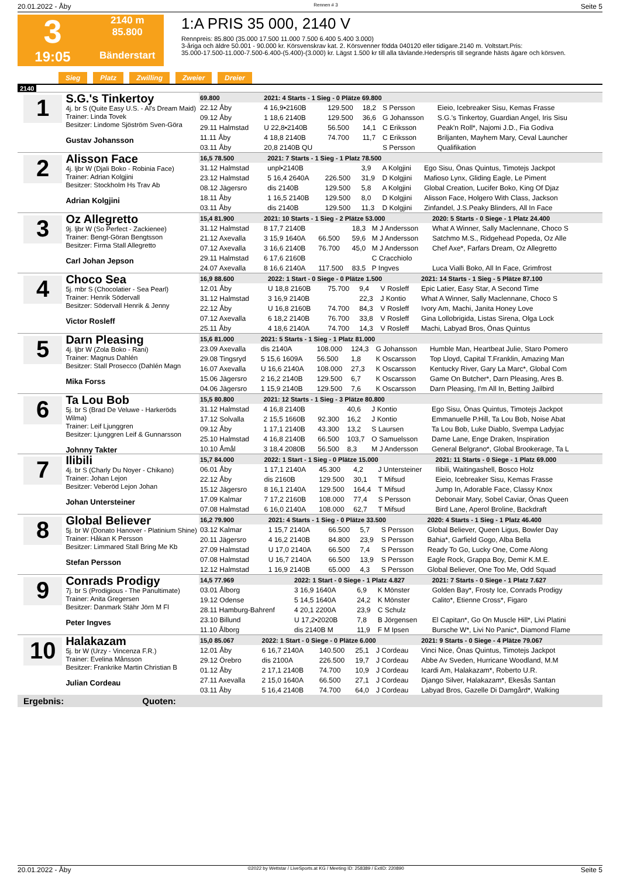20.01.2022 - Åby Rennen # 3 Seite 5
3
19:05
2140 m
85.800
Bänderstart
1:A PRIS 35 000, 2140 V
Rennpreis: 85.800 (35.000 17.500 11.000 7.500 6.400 5.400 3.000)
3-åriga och äldre 50.001 - 90.000 kr. Körsvenskrav kat. 2. Körsvenner födda 040120 eller tidigare.2140 m. Voltstart.Pris:
35.000-17.500-11.000-7.500-6.400-(5.400)-(3.000) kr. Lägst 1.500 kr till alla tävlande.Hederspris till segrande hästs ägare och körsven.
Sieg Platz Zwilling Zweier Dreier
2140
1
S.G.'s Tinkertoy
4j. br S (Quite Easy U.S. - Al's Dream Maid)
Trainer: Linda Tovek
Besitzer: Lindome Sjöström Sven-Göra
Gustav Johansson
| 69.800 | 2021: 4 Starts - 1 Sieg - 0 Plätze 69.800 | | | | |
| 22.12 Åby | 4 16,9•2160B | 129.500 | 18,2 | S Persson | Eieio, Icebreaker Sisu, Kemas Frasse |
| 09.12 Åby | 1 18,6 2140B | 129.500 | 36,6 | G Johansson | S.G.'s Tinkertoy, Guardian Angel, Iris Sisu |
| 29.11 Halmstad | U 22,8•2140B | 56.500 | 14,1 | C Eriksson | Peak'n Roll*, Najomi J.D., Fia Godiva |
| 11.11 Åby | 4 18,8 2140B | 74.700 | 11,7 | C Eriksson | Briljanten, Mayhem Mary, Ceval Launcher |
| 03.11 Åby | 20,8 2140B QU | | | S Persson | Qualifikation |
2
Alisson Face
4j. ljbr W (Djali Boko - Robinia Face)
Trainer: Adrian Kolgjini
Besitzer: Stockholm Hs Trav Ab
Adrian Kolgjini
| 16,5 78.500 | 2021: 7 Starts - 1 Sieg - 1 Platz 78.500 | | | | |
| 31.12 Halmstad | unpl•2140B | | 3,9 | A Kolgjini | Ego Sisu, Önas Quintus, Timotejs Jackpot |
| 23.12 Halmstad | 5 16,4 2640A | 226.500 | 31,9 | D Kolgjini | Mafioso Lynx, Gliding Eagle, Le Piment |
| 08.12 Jägersro | dis 2140B | 129.500 | 5,8 | A Kolgjini | Global Creation, Lucifer Boko, King Of Djaz |
| 18.11 Åby | 1 16,5 2140B | 129.500 | 8,0 | D Kolgjini | Alisson Face, Holgero With Class, Jackson |
| 03.11 Åby | dis 2140B | 129.500 | 11,3 | D Kolgjini | Zinfandel, J.S.Peaky Blinders, All In Face |
3
Oz Allegretto
9j. ljbr W (So Perfect - Zackienee)
Trainer: Bengt-Göran Bengtsson
Besitzer: Firma Stall Allegretto
Carl Johan Jepson
| 15,4 81.900 | 2021: 10 Starts - 1 Sieg - 2 Plätze 53.000 | | | | 2020: 5 Starts - 0 Siege - 1 Platz 24.400 |
| 31.12 Halmstad | 8 17,7 2140B | | 18,3 | M J Andersson | What A Winner, Sally Maclennane, Choco S |
| 21.12 Axevalla | 3 15,9 1640A | 66.500 | 59,6 | M J Andersson | Satchmo M.S., Ridgehead Popeda, Oz Alle |
| 07.12 Axevalla | 3 16,6 2140B | 76.700 | 45,0 | M J Andersson | Chef Axe*, Farfars Dream, Oz Allegretto |
| 29.11 Halmstad | 6 17,6 2160B | | | C Cracchiolo | |
| 24.07 Axevalla | 8 16,6 2140A | 117.500 | 83,5 | P Ingves | Luca Vialli Boko, All In Face, Grimfrost |
4
Choco Sea
5j. mbr S (Chocolatier - Sea Pearl)
Trainer: Henrik Södervall
Besitzer: Södervall Henrik & Jenny
Victor Rosleff
| 16,9 88.600 | 2022: 1 Start - 0 Siege - 0 Plätze 1.500 | | | | 2021: 14 Starts - 1 Sieg - 5 Plätze 87.100 |
| 12.01 Åby | U 18,8 2160B | 75.700 | 9,4 | V Rosleff | Epic Latier, Easy Star, A Second Time |
| 31.12 Halmstad | 3 16,9 2140B | | 22,3 | J Kontio | What A Winner, Sally Maclennane, Choco S |
| 22.12 Åby | U 16,8 2160B | 74.700 | 84,3 | V Rosleff | Ivory Am, Machi, Janita Honey Love |
| 07.12 Axevalla | 6 18,2 2140B | 76.700 | 33,8 | V Rosleff | Gina Lollobrigida, Listas Sirena, Olga Lock |
| 25.11 Åby | 4 18,6 2140A | 74.700 | 14,3 | V Rosleff | Machi, Labyad Bros, Önas Quintus |
5
Darn Pleasing
4j. ljbr W (Zola Boko - Rani)
Trainer: Magnus Dahlén
Besitzer: Stall Prosecco (Dahlén Magn
Mika Forss
| 15,6 81.000 | 2021: 5 Starts - 1 Sieg - 1 Platz 81.000 | | | | |
| 23.09 Axevalla | dis 2140A | 108.000 | 124,3 | G Johansson | Humble Man, Heartbeat Julie, Staro Pomero |
| 29.08 Tingsryd | 5 15,6 1609A | 56.500 | 1,8 | K Oscarsson | Top Lloyd, Capital T.Franklin, Amazing Man |
| 16.07 Axevalla | U 16,6 2140A | 108.000 | 27,3 | K Oscarsson | Kentucky River, Gary La Marc*, Global Com |
| 15.06 Jägersro | 2 16,2 2140B | 129.500 | 6,7 | K Oscarsson | Game On Butcher*, Darn Pleasing, Ares B. |
| 04.06 Jägersro | 1 15,9 2140B | 129.500 | 7,6 | K Oscarsson | Darn Pleasing, I'm All In, Betting Jailbird |
6
Ta Lou Bob
5j. br S (Brad De Veluwe - Harkeröds Wilma)
Trainer: Leif Ljunggren
Besitzer: Ljunggren Leif & Gunnarsson
Johnny Takter
| 15,5 80.800 | 2021: 12 Starts - 1 Sieg - 3 Plätze 80.800 | | | | |
| 31.12 Halmstad | 4 16,8 2140B | | 40,6 | J Kontio | Ego Sisu, Önas Quintus, Timotejs Jackpot |
| 17.12 Solvalla | 2 15,5 1660B | 92.300 | 16,2 | J Kontio | Emmanuelle P.Hill, Ta Lou Bob, Noise Abat |
| 09.12 Åby | 1 17,1 2140B | 43.300 | 13,2 | S Laursen | Ta Lou Bob, Luke Diablo, Svempa Ladyjac |
| 25.10 Halmstad | 4 16,8 2140B | 66.500 | 103,7 | O Samuelsson | Dame Lane, Enge Draken, Inspiration |
| 10.10 Åmål | 3 18,4 2080B | 56.500 | 8,3 | M J Andersson | General Belgrano*, Global Brookerage, Ta L |
7
Ilibili
4j. br S (Charly Du Noyer - Chikano)
Trainer: Johan Lejon
Besitzer: Veberöd Lejon Johan
Johan Untersteiner
| 15,7 84.000 | 2022: 1 Start - 1 Sieg - 0 Plätze 15.000 | | | | 2021: 11 Starts - 0 Siege - 1 Platz 69.000 |
| 06.01 Åby | 1 17,1 2140A | 45.300 | 4,2 | J Untersteiner | Ilibili, Waitingashell, Bosco Holz |
| 22.12 Åby | dis 2160B | 129.500 | 30,1 | T Mifsud | Eieio, Icebreaker Sisu, Kemas Frasse |
| 15.12 Jägersro | 8 16,1 2140A | 129.500 | 164,4 | T Mifsud | Jump In, Adorable Face, Classy Knox |
| 17.09 Kalmar | 7 17,2 2160B | 108.000 | 77,4 | S Persson | Debonair Mary, Sobel Caviar, Önas Queen |
| 07.08 Halmstad | 6 16,0 2140A | 108.000 | 62,7 | T Mifsud | Bird Lane, Aperol Broline, Backdraft |
8
Global Believer
5j. br W (Donato Hanover - Platinium Shine)
Trainer: Håkan K Persson
Besitzer: Limmared Stall Bring Me Kb
Stefan Persson
| 16,2 79.900 | 2021: 4 Starts - 1 Sieg - 0 Plätze 33.500 | | | | 2020: 4 Starts - 1 Sieg - 1 Platz 46.400 |
| 03.12 Kalmar | 1 15,7 2140A | 66.500 | 5,7 | S Persson | Global Believer, Queen Ligus, Bowler Day |
| 20.11 Jägersro | 4 16,2 2140B | 84.800 | 23,9 | S Persson | Bahia*, Garfield Gogo, Alba Bella |
| 27.09 Halmstad | U 17,0 2140A | 66.500 | 7,4 | S Persson | Ready To Go, Lucky One, Come Along |
| 07.08 Halmstad | U 16,7 2140A | 66.500 | 13,9 | S Persson | Eagle Rock, Grappa Boy, Demir K.M.E. |
| 12.12 Halmstad | 1 16,9 2140B | 65.000 | 4,3 | S Persson | Global Believer, One Too Me, Odd Squad |
9
Conrads Prodigy
7j. br S (Prodigious - The Panultimate)
Trainer: Anita Gregersen
Besitzer: Danmark Stähr Jörn M Fl
Peter Ingves
| 14,5 77.969 | 2022: 1 Start - 0 Siege - 1 Platz 4.827 | | | | 2021: 7 Starts - 0 Siege - 1 Platz 7.627 |
| 03.01 Ålborg | 3 16,9 1640A | | 6,9 | K Mönster | Golden Bay*, Frosty Ice, Conrads Prodigy |
| 19.12 Odense | 5 14,5 1640A | | 24,2 | K Mönster | Calito*, Etienne Cross*, Figaro |
| 28.11 Hamburg-Bahrenf | 4 20,1 2200A | | 23,9 | C Schulz | |
| 23.10 Billund | U 17,2•2020B | | 7,8 | B Jörgensen | El Capitan*, Go On Muscle Hill*, Livi Platini |
| 11.10 Ålborg | dis 2140B M | | 11,9 | F M Ipsen | Bursche W*, Livi No Panic*, Diamond Flame |
10
Halakazam
5j. br W (Urzy - Vincenza F.R.)
Trainer: Evelina Månsson
Besitzer: Frankrike Martin Christian B
Julian Cordeau
| 15,0 85.067 | 2022: 1 Start - 0 Siege - 0 Plätze 6.000 | | | | 2021: 9 Starts - 0 Siege - 4 Plätze 79.067 |
| 12.01 Åby | 6 16,7 2140A | 140.500 | 25,1 | J Cordeau | Vinci Nice, Önas Quintus, Timotejs Jackpot |
| 29.12 Örebro | dis 2100A | 226.500 | 19,7 | J Cordeau | Abbe Av Sveden, Hurricane Woodland, M.M |
| 01.12 Åby | 2 17,1 2140B | 74.700 | 10,9 | J Cordeau | Icardi Am, Halakazam*, Roberto U.R. |
| 27.11 Axevalla | 2 15,0 1640A | 66.500 | 27,1 | J Cordeau | Django Silver, Halakazam*, Ekesås Santan |
| 03.11 Åby | 5 16,4 2140B | 74.700 | 64,0 | J Cordeau | Labyad Bros, Gazelle Di Damgård*, Walking |
Ergebnis: Quoten:
20.01.2022 - Åby ©2022 by Wettstar / LiveSports.at KG / Meeting ID: 258389 / ExtID: 220890 Seite 5